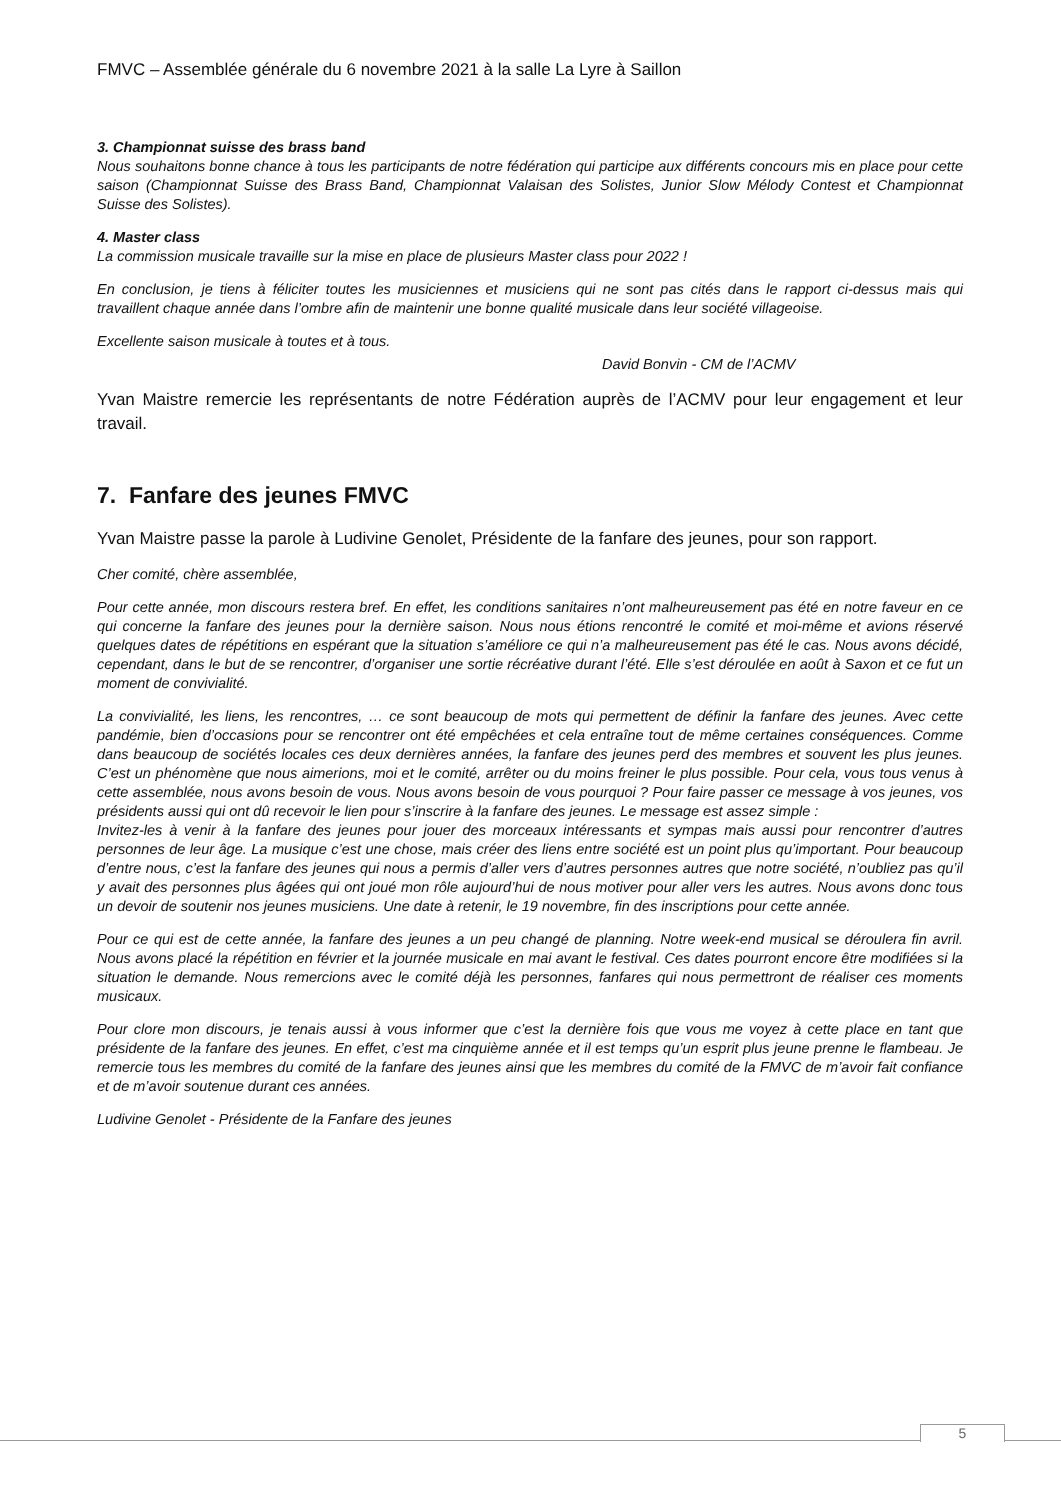FMVC – Assemblée générale du 6 novembre 2021 à la salle La Lyre à Saillon
3. Championnat suisse des brass band
Nous souhaitons bonne chance à tous les participants de notre fédération qui participe aux différents concours mis en place pour cette saison (Championnat Suisse des Brass Band, Championnat Valaisan des Solistes, Junior Slow Mélody Contest et Championnat Suisse des Solistes).
4. Master class
La commission musicale travaille sur la mise en place de plusieurs Master class pour 2022 !
En conclusion, je tiens à féliciter toutes les musiciennes et musiciens qui ne sont pas cités dans le rapport ci-dessus mais qui travaillent chaque année dans l’ombre afin de maintenir une bonne qualité musicale dans leur société villageoise.
Excellente saison musicale à toutes et à tous.
David Bonvin - CM de l’ACMV
Yvan Maistre remercie les représentants de notre Fédération auprès de l’ACMV pour leur engagement et leur travail.
7. Fanfare des jeunes FMVC
Yvan Maistre passe la parole à Ludivine Genolet, Présidente de la fanfare des jeunes, pour son rapport.
Cher comité, chère assemblée,
Pour cette année, mon discours restera bref. En effet, les conditions sanitaires n’ont malheureusement pas été en notre faveur en ce qui concerne la fanfare des jeunes pour la dernière saison. Nous nous étions rencontré le comité et moi-même et avions réservé quelques dates de répétitions en espérant que la situation s’améliore ce qui n’a malheureusement pas été le cas. Nous avons décidé, cependant, dans le but de se rencontrer, d’organiser une sortie récréative durant l’été. Elle s’est déroulée en août à Saxon et ce fut un moment de convivialité.
La convivialité, les liens, les rencontres, … ce sont beaucoup de mots qui permettent de définir la fanfare des jeunes. Avec cette pandémie, bien d’occasions pour se rencontrer ont été empêchées et cela entraîne tout de même certaines conséquences. Comme dans beaucoup de sociétés locales ces deux dernières années, la fanfare des jeunes perd des membres et souvent les plus jeunes. C’est un phénomène que nous aimerions, moi et le comité, arrêter ou du moins freiner le plus possible. Pour cela, vous tous venus à cette assemblée, nous avons besoin de vous. Nous avons besoin de vous pourquoi ? Pour faire passer ce message à vos jeunes, vos présidents aussi qui ont dû recevoir le lien pour s’inscrire à la fanfare des jeunes. Le message est assez simple :
Invitez-les à venir à la fanfare des jeunes pour jouer des morceaux intéressants et sympas mais aussi pour rencontrer d’autres personnes de leur âge. La musique c’est une chose, mais créer des liens entre société est un point plus qu’important. Pour beaucoup d’entre nous, c’est la fanfare des jeunes qui nous a permis d’aller vers d’autres personnes autres que notre société, n’oubliez pas qu’il y avait des personnes plus âgées qui ont joué mon rôle aujourd’hui de nous motiver pour aller vers les autres. Nous avons donc tous un devoir de soutenir nos jeunes musiciens. Une date à retenir, le 19 novembre, fin des inscriptions pour cette année.
Pour ce qui est de cette année, la fanfare des jeunes a un peu changé de planning. Notre week-end musical se déroulera fin avril. Nous avons placé la répétition en février et la journée musicale en mai avant le festival. Ces dates pourront encore être modifiées si la situation le demande. Nous remercions avec le comité déjà les personnes, fanfares qui nous permettront de réaliser ces moments musicaux.
Pour clore mon discours, je tenais aussi à vous informer que c’est la dernière fois que vous me voyez à cette place en tant que présidente de la fanfare des jeunes. En effet, c’est ma cinquième année et il est temps qu’un esprit plus jeune prenne le flambeau. Je remercie tous les membres du comité de la fanfare des jeunes ainsi que les membres du comité de la FMVC de m’avoir fait confiance et de m’avoir soutenue durant ces années.
Ludivine Genolet - Présidente de la Fanfare des jeunes
5